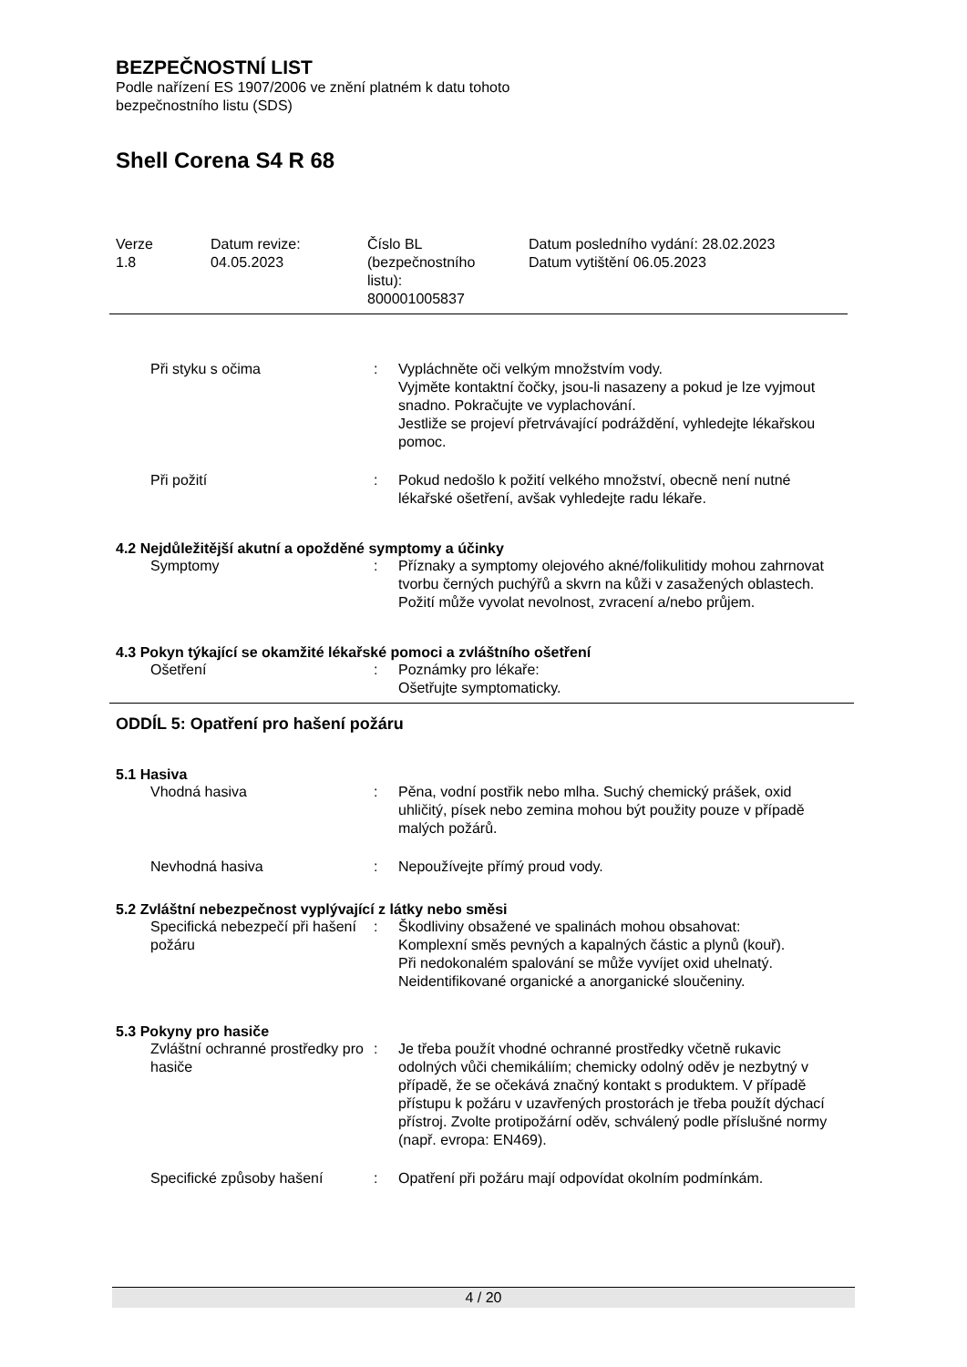BEZPEČNOSTNÍ LIST
Podle nařízení ES 1907/2006 ve znění platném k datu tohoto
bezpečnostního listu (SDS)
Shell Corena S4 R 68
| Verze 1.8 | Datum revize: 04.05.2023 | Číslo BL (bezpečnostního listu): 800001005837 | Datum posledního vydání: 28.02.2023 Datum vytištění 06.05.2023 |
| Při styku s očima | : | Vypláchněte oči velkým množstvím vody. Vyjměte kontaktní čočky, jsou-li nasazeny a pokud je lze vyjmout snadno. Pokračujte ve vyplachování. Jestliže se projeví přetrvávající podráždění, vyhledejte lékařskou pomoc. |
| Při požití | : | Pokud nedošlo k požití velkého množství, obecně není nutné lékařské ošetření, avšak vyhledejte radu lékaře. |
4.2 Nejdůležitější akutní a opožděné symptomy a účinky
| Symptomy | : | Příznaky a symptomy olejového akné/folikulitidy mohou zahrnovat tvorbu černých puchýřů a skvrn na kůži v zasažených oblastech. Požití může vyvolat nevolnost, zvracení a/nebo průjem. |
4.3 Pokyn týkající se okamžité lékařské pomoci a zvláštního ošetření
| Ošetření | : | Poznámky pro lékaře: Ošetřujte symptomaticky. |
ODDÍL 5: Opatření pro hašení požáru
5.1 Hasiva
| Vhodná hasiva | : | Pěna, vodní postřik nebo mlha. Suchý chemický prášek, oxid uhličitý, písek nebo zemina mohou být použity pouze v případě malých požárů. |
| Nevhodná hasiva | : | Nepoužívejte přímý proud vody. |
5.2 Zvláštní nebezpečnost vyplývající z látky nebo směsi
| Specifická nebezpečí při hašení požáru | : | Škodliviny obsažené ve spalinách mohou obsahovat: Komplexní směs pevných a kapalných částic a plynů (kouř). Při nedokonalém spalování se může vyvíjet oxid uhelnatý. Neidentifikované organické a anorganické sloučeniny. |
5.3 Pokyny pro hasiče
| Zvláštní ochranné prostředky pro hasiče | : | Je třeba použít vhodné ochranné prostředky včetně rukavic odolných vůči chemikáliím; chemicky odolný oděv je nezbytný v případě, že se očekává značný kontakt s produktem. V případě přístupu k požáru v uzavřených prostorách je třeba použít dýchací přístroj. Zvolte protipožární oděv, schválený podle příslušné normy (např. evropa: EN469). |
| Specifické způsoby hašení | : | Opatření při požáru mají odpovídat okolním podmínkám. |
4 / 20